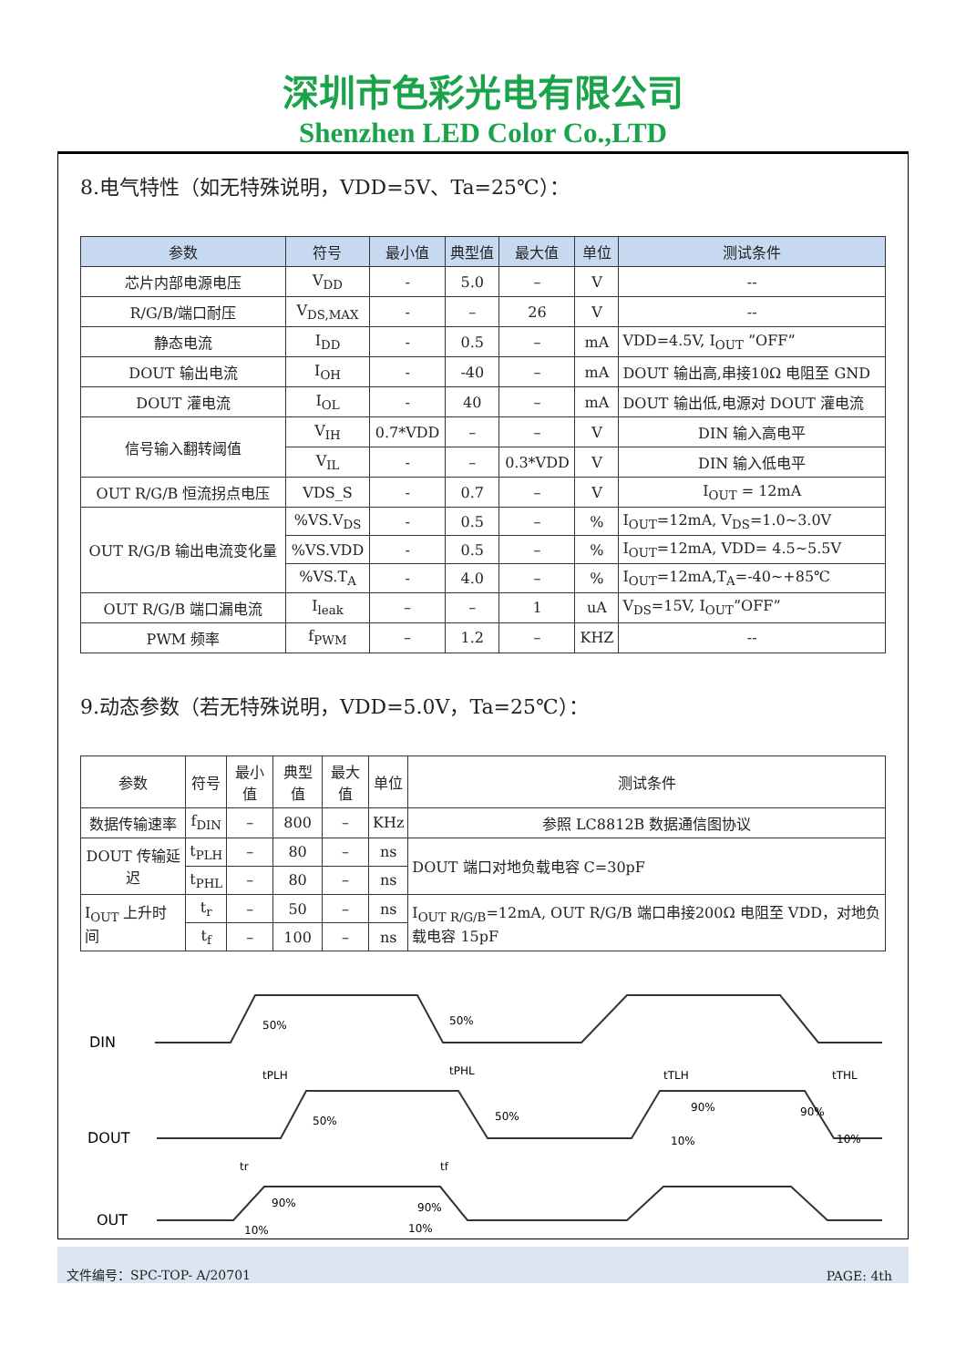深圳市色彩光电有限公司
Shenzhen LED Color Co.,LTD
8.电气特性（如无特殊说明，VDD=5V、Ta=25℃）：
| 参数 | 符号 | 最小值 | 典型值 | 最大值 | 单位 | 测试条件 |
| --- | --- | --- | --- | --- | --- | --- |
| 芯片内部电源电压 | V<sub>DD</sub> | - | 5.0 | – | V | -- |
| R/G/B/端口耐压 | V<sub>DS,MAX</sub> | - | – | 26 | V | -- |
| 静态电流 | I<sub>DD</sub> | - | 0.5 | – | mA | VDD=4.5V, I<sub>OUT</sub> ”OFF” |
| DOUT 输出电流 | I<sub>OH</sub> | - | -40 | – | mA | DOUT 输出高,串接10Ω 电阻至 GND |
| DOUT 灌电流 | I<sub>OL</sub> | - | 40 | – | mA | DOUT 输出低,电源对 DOUT 灌电流 |
| 信号输入翻转阈值 | V<sub>IH</sub> | 0.7*VDD | – | – | V | DIN 输入高电平 |
| | V<sub>IL</sub> | - | – | 0.3*VDD | V | DIN 输入低电平 |
| OUT R/G/B 恒流拐点电压 | VDS_S | - | 0.7 | – | V | I<sub>OUT</sub> = 12mA |
| OUT R/G/B 输出电流变化量 | %VS.V<sub>DS</sub> | - | 0.5 | – | % | I<sub>OUT</sub>=12mA, V<sub>DS</sub>=1.0~3.0V |
| | %VS.VDD | - | 0.5 | – | % | I<sub>OUT</sub>=12mA, VDD= 4.5~5.5V |
| | %VS.T<sub>A</sub> | - | 4.0 | – | % | I<sub>OUT</sub>=12mA,T<sub>A</sub>=-40~+85℃ |
| OUT R/G/B 端口漏电流 | I<sub>leak</sub> | – | – | 1 | uA | V<sub>DS</sub>=15V, I<sub>OUT</sub>”OFF” |
| PWM 频率 | f<sub>PWM</sub> | – | 1.2 | – | KHZ | -- |
9.动态参数（若无特殊说明，VDD=5.0V，Ta=25℃）：
| 参数 | 符号 | 最小值 | 典型值 | 最大值 | 单位 | 测试条件 |
| --- | --- | --- | --- | --- | --- | --- |
| 数据传输速率 | f<sub>DIN</sub> | – | 800 | – | KHz | 参照 LC8812B 数据通信图协议 |
| DOUT 传输延迟 | t<sub>PLH</sub> | – | 80 | – | ns | DOUT 端口对地负载电容 C=30pF |
| | t<sub>PHL</sub> | – | 80 | – | ns | |
| I<sub>OUT</sub> 上升时间 | t<sub>r</sub> | – | 50 | – | ns | I<sub>OUT R/G/B</sub>=12mA, OUT R/G/B 端口串接200Ω 电阻至 VDD，对地负载电容 15pF |
| | t<sub>f</sub> | – | 100 | – | ns | |
DIN
DOUT
OUT
50%
50%
50%
50%
tPLH
tPHL
tTLH
tTHL
10%
90%
90%
10%
90%
90%
10%
10%
tr
tf
文件编号：SPC-TOP- A/20701 PAGE: 4th